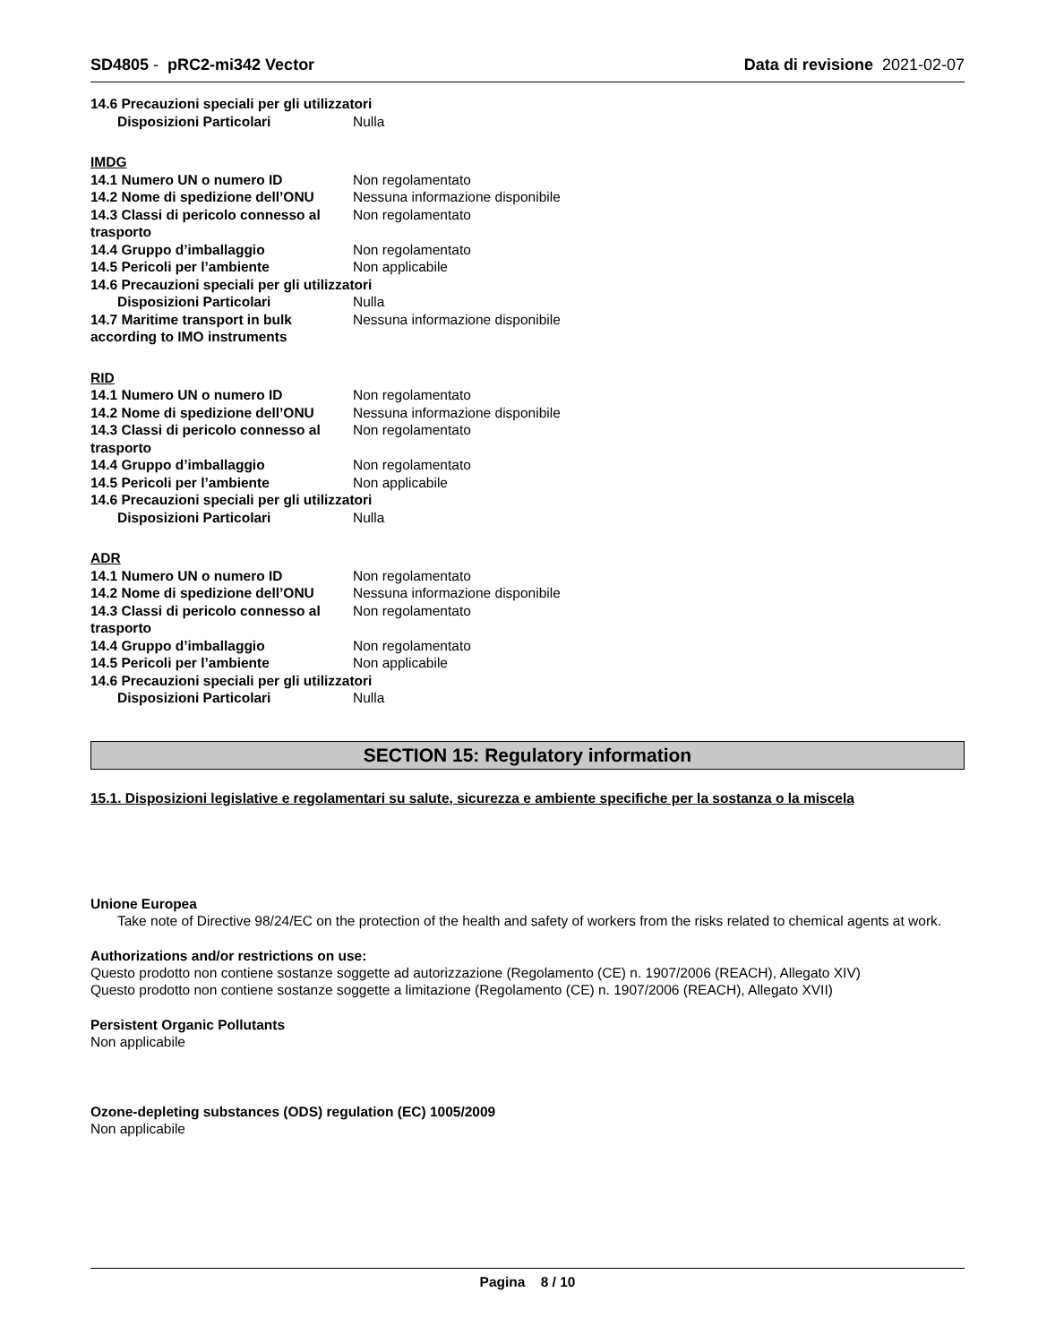SD4805 - pRC2-mi342 Vector Data di revisione 2021-02-07
14.6 Precauzioni speciali per gli utilizzatori
Disposizioni Particolari Nulla
IMDG
14.1 Numero UN o numero ID Non regolamentato
14.2 Nome di spedizione dell’ONU
Nessuna informazione disponibile
14.3 Classi di pericolo connesso al trasporto
Non regolamentato
14.4 Gruppo d’imballaggio Non regolamentato
14.5 Pericoli per l’ambiente Non applicabile
14.6 Precauzioni speciali per gli utilizzatori
Disposizioni Particolari Nulla
14.7 Maritime transport in bulk according to IMO instruments
Nessuna informazione disponibile
RID
14.1 Numero UN o numero ID Non regolamentato
14.2 Nome di spedizione dell’ONU
Nessuna informazione disponibile
14.3 Classi di pericolo connesso al trasporto
Non regolamentato
14.4 Gruppo d’imballaggio Non regolamentato
14.5 Pericoli per l’ambiente Non applicabile
14.6 Precauzioni speciali per gli utilizzatori
Disposizioni Particolari Nulla
ADR
14.1 Numero UN o numero ID Non regolamentato
14.2 Nome di spedizione dell’ONU
Nessuna informazione disponibile
14.3 Classi di pericolo connesso al trasporto
Non regolamentato
14.4 Gruppo d’imballaggio Non regolamentato
14.5 Pericoli per l’ambiente Non applicabile
14.6 Precauzioni speciali per gli utilizzatori
Disposizioni Particolari Nulla
SECTION 15: Regulatory information
15.1. Disposizioni legislative e regolamentari su salute, sicurezza e ambiente specifiche per la sostanza o la miscela
Unione Europea
Take note of Directive 98/24/EC on the protection of the health and safety of workers from the risks related to chemical agents at work.
Authorizations and/or restrictions on use:
Questo prodotto non contiene sostanze soggette ad autorizzazione (Regolamento (CE) n. 1907/2006 (REACH), Allegato XIV)
Questo prodotto non contiene sostanze soggette a limitazione (Regolamento (CE) n. 1907/2006 (REACH), Allegato XVII)
Persistent Organic Pollutants
Non applicabile
Ozone-depleting substances (ODS) regulation (EC) 1005/2009
Non applicabile
Pagina 8 / 10